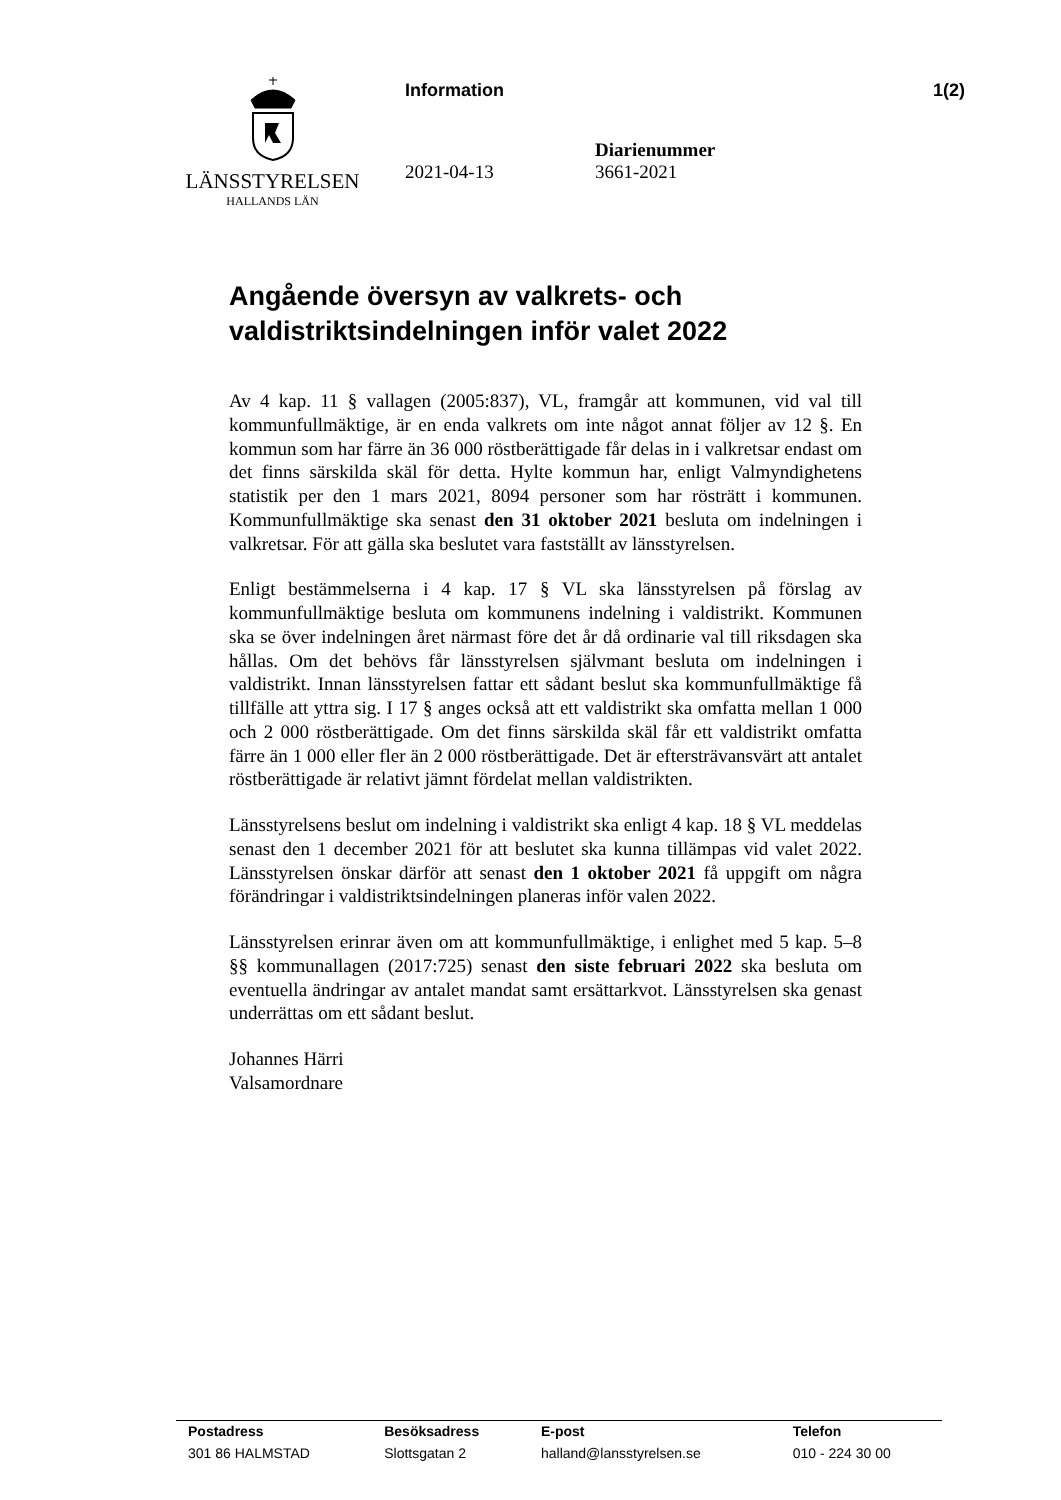LÄNSSTYRELSEN
HALLANDS LÄN
Information 1(2)
2021-04-13 Diarienummer
3661-2021
Angående översyn av valkrets- och valdistriktsindelningen inför valet 2022
Av 4 kap. 11 § vallagen (2005:837), VL, framgår att kommunen, vid val till kommunfullmäktige, är en enda valkrets om inte något annat följer av 12 §. En kommun som har färre än 36 000 röstberättigade får delas in i valkretsar endast om det finns särskilda skäl för detta. Hylte kommun har, enligt Valmyndighetens statistik per den 1 mars 2021, 8094 personer som har rösträtt i kommunen. Kommunfullmäktige ska senast den 31 oktober 2021 besluta om indelningen i valkretsar. För att gälla ska beslutet vara fastställt av länsstyrelsen.
Enligt bestämmelserna i 4 kap. 17 § VL ska länsstyrelsen på förslag av kommunfullmäktige besluta om kommunens indelning i valdistrikt. Kommunen ska se över indelningen året närmast före det år då ordinarie val till riksdagen ska hållas. Om det behövs får länsstyrelsen självmant besluta om indelningen i valdistrikt. Innan länsstyrelsen fattar ett sådant beslut ska kommunfullmäktige få tillfälle att yttra sig. I 17 § anges också att ett valdistrikt ska omfatta mellan 1 000 och 2 000 röstberättigade. Om det finns särskilda skäl får ett valdistrikt omfatta färre än 1 000 eller fler än 2 000 röstberättigade. Det är eftersträvansvärt att antalet röstberättigade är relativt jämnt fördelat mellan valdistrikten.
Länsstyrelsens beslut om indelning i valdistrikt ska enligt 4 kap. 18 § VL meddelas senast den 1 december 2021 för att beslutet ska kunna tillämpas vid valet 2022. Länsstyrelsen önskar därför att senast den 1 oktober 2021 få uppgift om några förändringar i valdistriktsindelningen planeras inför valen 2022.
Länsstyrelsen erinrar även om att kommunfullmäktige, i enlighet med 5 kap. 5–8 §§ kommunallagen (2017:725) senast den siste februari 2022 ska besluta om eventuella ändringar av antalet mandat samt ersättarkvot. Länsstyrelsen ska genast underrättas om ett sådant beslut.
Johannes Härri
Valsamordnare
| Postadress | Besöksadress | E-post | Telefon |
| --- | --- | --- | --- |
| 301 86 HALMSTAD | Slottsgatan 2 | halland@lansstyrelsen.se | 010 - 224 30 00 |